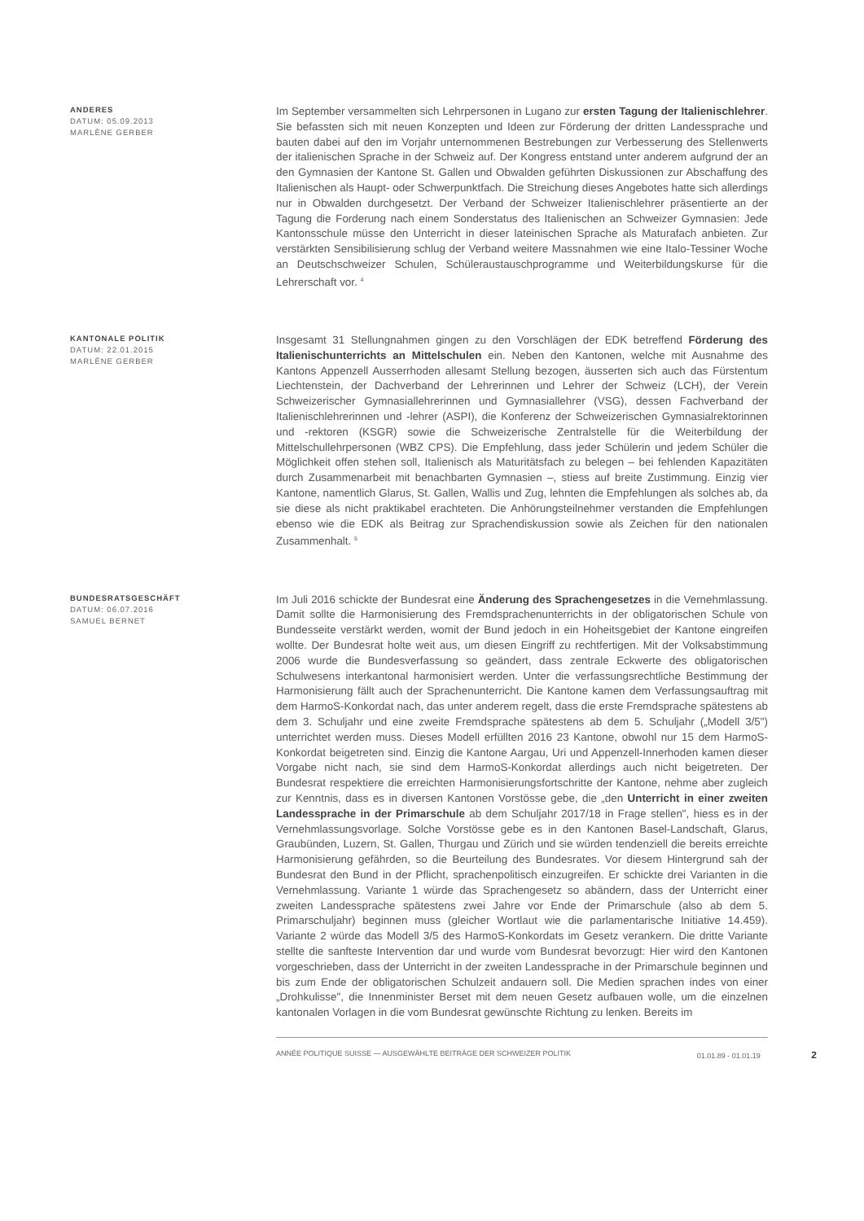ANDERES
DATUM: 05.09.2013
MARLÈNE GERBER
Im September versammelten sich Lehrpersonen in Lugano zur ersten Tagung der Italienischlehrer. Sie befassten sich mit neuen Konzepten und Ideen zur Förderung der dritten Landessprache und bauten dabei auf den im Vorjahr unternommenen Bestrebungen zur Verbesserung des Stellenwerts der italienischen Sprache in der Schweiz auf. Der Kongress entstand unter anderem aufgrund der an den Gymnasien der Kantone St. Gallen und Obwalden geführten Diskussionen zur Abschaffung des Italienischen als Haupt- oder Schwerpunktfach. Die Streichung dieses Angebotes hatte sich allerdings nur in Obwalden durchgesetzt. Der Verband der Schweizer Italienischlehrer präsentierte an der Tagung die Forderung nach einem Sonderstatus des Italienischen an Schweizer Gymnasien: Jede Kantonsschule müsse den Unterricht in dieser lateinischen Sprache als Maturafach anbieten. Zur verstärkten Sensibilisierung schlug der Verband weitere Massnahmen wie eine Italo-Tessiner Woche an Deutschschweizer Schulen, Schüleraustauschprogramme und Weiterbildungskurse für die Lehrerschaft vor. <sup>4</sup>
KANTONALE POLITIK
DATUM: 22.01.2015
MARLÈNE GERBER
Insgesamt 31 Stellungnahmen gingen zu den Vorschlägen der EDK betreffend Förderung des Italienischunterrichts an Mittelschulen ein. Neben den Kantonen, welche mit Ausnahme des Kantons Appenzell Ausserrhoden allesamt Stellung bezogen, äusserten sich auch das Fürstentum Liechtenstein, der Dachverband der Lehrerinnen und Lehrer der Schweiz (LCH), der Verein Schweizerischer Gymnasiallehrerinnen und Gymnasiallehrer (VSG), dessen Fachverband der Italienischlehrerinnen und -lehrer (ASPI), die Konferenz der Schweizerischen Gymnasialrektorinnen und -rektoren (KSGR) sowie die Schweizerische Zentralstelle für die Weiterbildung der Mittelschullehrpersonen (WBZ CPS). Die Empfehlung, dass jeder Schülerin und jedem Schüler die Möglichkeit offen stehen soll, Italienisch als Maturitätsfach zu belegen – bei fehlenden Kapazitäten durch Zusammenarbeit mit benachbarten Gymnasien –, stiess auf breite Zustimmung. Einzig vier Kantone, namentlich Glarus, St. Gallen, Wallis und Zug, lehnten die Empfehlungen als solches ab, da sie diese als nicht praktikabel erachteten. Die Anhörungsteilnehmer verstanden die Empfehlungen ebenso wie die EDK als Beitrag zur Sprachendiskussion sowie als Zeichen für den nationalen Zusammenhalt. <sup>5</sup>
BUNDESRATSGESCHÄFT
DATUM: 06.07.2016
SAMUEL BERNET
Im Juli 2016 schickte der Bundesrat eine Änderung des Sprachengesetzes in die Vernehmlassung. Damit sollte die Harmonisierung des Fremdsprachenunterrichts in der obligatorischen Schule von Bundesseite verstärkt werden, womit der Bund jedoch in ein Hoheitsgebiet der Kantone eingreifen wollte. Der Bundesrat holte weit aus, um diesen Eingriff zu rechtfertigen. Mit der Volksabstimmung 2006 wurde die Bundesverfassung so geändert, dass zentrale Eckwerte des obligatorischen Schulwesens interkantonal harmonisiert werden. Unter die verfassungsrechtliche Bestimmung der Harmonisierung fällt auch der Sprachenunterricht. Die Kantone kamen dem Verfassungsauftrag mit dem HarmoS-Konkordat nach, das unter anderem regelt, dass die erste Fremdsprache spätestens ab dem 3. Schuljahr und eine zweite Fremdsprache spätestens ab dem 5. Schuljahr („Modell 3/5") unterrichtet werden muss. Dieses Modell erfüllten 2016 23 Kantone, obwohl nur 15 dem HarmoS-Konkordat beigetreten sind. Einzig die Kantone Aargau, Uri und Appenzell-Innerhoden kamen dieser Vorgabe nicht nach, sie sind dem HarmoS-Konkordat allerdings auch nicht beigetreten. Der Bundesrat respektiere die erreichten Harmonisierungsfortschritte der Kantone, nehme aber zugleich zur Kenntnis, dass es in diversen Kantonen Vorstösse gebe, die „den Unterricht in einer zweiten Landessprache in der Primarschule ab dem Schuljahr 2017/18 in Frage stellen", hiess es in der Vernehmlassungsvorlage. Solche Vorstösse gebe es in den Kantonen Basel-Landschaft, Glarus, Graubünden, Luzern, St. Gallen, Thurgau und Zürich und sie würden tendenziell die bereits erreichte Harmonisierung gefährden, so die Beurteilung des Bundesrates. Vor diesem Hintergrund sah der Bundesrat den Bund in der Pflicht, sprachenpolitisch einzugreifen. Er schickte drei Varianten in die Vernehmlassung. Variante 1 würde das Sprachengesetz so abändern, dass der Unterricht einer zweiten Landessprache spätestens zwei Jahre vor Ende der Primarschule (also ab dem 5. Primarschuljahr) beginnen muss (gleicher Wortlaut wie die parlamentarische Initiative 14.459). Variante 2 würde das Modell 3/5 des HarmoS-Konkordats im Gesetz verankern. Die dritte Variante stellte die sanfteste Intervention dar und wurde vom Bundesrat bevorzugt: Hier wird den Kantonen vorgeschrieben, dass der Unterricht in der zweiten Landessprache in der Primarschule beginnen und bis zum Ende der obligatorischen Schulzeit andauern soll. Die Medien sprachen indes von einer „Drohkulisse", die Innenminister Berset mit dem neuen Gesetz aufbauen wolle, um die einzelnen kantonalen Vorlagen in die vom Bundesrat gewünschte Richtung zu lenken. Bereits im
ANNÉE POLITIQUE SUISSE — AUSGEWÄHLTE BEITRÄGE DER SCHWEIZER POLITIK 01.01.89 - 01.01.19 2